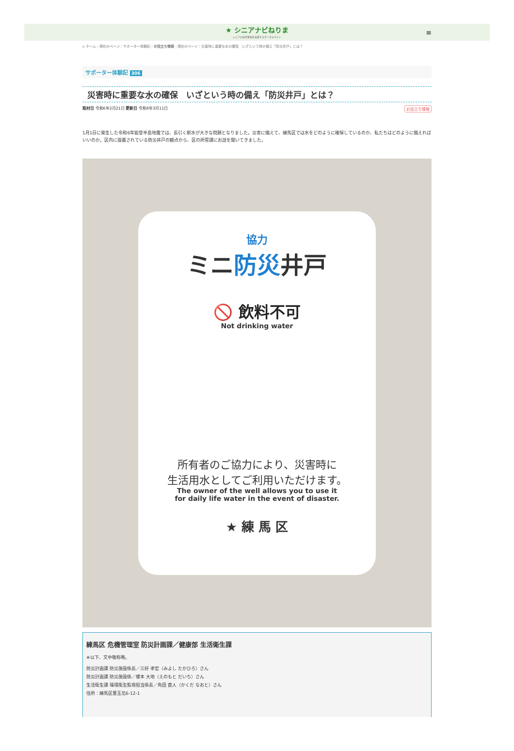★ シニアナビねりま シニアの社会参加を支援するポータルサイト
≡
⌂ ホーム › 現在のページ：サポーター体験記 › お役立ち情報 › 現在のページ：災害時に重要な水の確保　いざという時の備え「防災井戸」とは？
サポーター体験記 306
災害時に重要な水の確保　いざという時の備え「防災井戸」とは？
取材日 令和6年2月21日 更新日 令和6年3月11日
お役立ち情報
1月1日に発生した令和6年能登半島地震では、長引く断水が大きな問題となりました。災害に備えて、練馬区では水をどのように確保しているのか、私たちはどのように備えればいいのか。区内に設置されている防災井戸の観点から、区の所管課にお話を聞いてきました。
協力
ミニ防災井戸
🚫 飲料不可
Not drinking water
所有者のご協力により、災害時に
生活用水としてご利用いただけます。
The owner of the well allows you to use it
for daily life water in the event of disaster.
★ 練 馬 区
練馬区 危機管理室 防災計画課／健康部 生活衛生課
※以下、文中敬称略。
防災計画課 防災施設係長／三好 孝宏（みよし たかひろ）さん
防災計画課 防災施設係／榎本 大地（えのもと だいち）さん
生活衛生課 環境衛生監視担当係長／角田 直人（かくだ なおと）さん
住所：練馬区豊玉北6-12-1